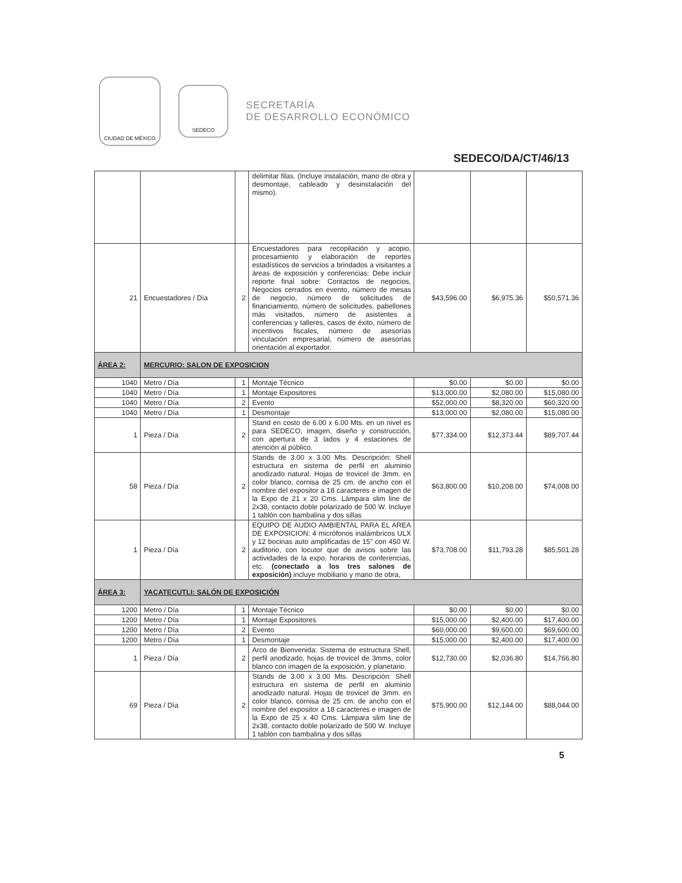CIUDAD DE MÉXICO
SEDECO
SECRETARÍA
DE DESARROLLO ECONÓMICO
SEDECO/DA/CT/46/13
| | | | delimitar filas. (Incluye instalación, mano de obra y desmontaje, cableado y desinstalación del mismo). | | | |
| 21 | Encuestadores / Día | 2 | Encuestadores para recopilación y acopio, procesamiento y elaboración de reportes estadísticos de servicios a brindados a visitantes a áreas de exposición y conferencias: Debe incluir reporte final sobre: Contactos de negocios, Negocios cerrados en evento, número de mesas de negocio, número de solicitudes de financiamiento, número de solicitudes, pabellones más visitados, número de asistentes a conferencias y talleres, casos de éxito, número de incentivos fiscales, número de asesorías vinculación empresarial, número de asesorías orientación al exportador. | $43,596.00 | $6,975.36 | $50,571.36 |
| ÁREA 2: | MERCURIO: SALON DE EXPOSICION | | | | | |
| 1040 | Metro / Día | 1 | Montaje Técnico | $0.00 | $0.00 | $0.00 |
| 1040 | Metro / Día | 1 | Montaje Expositores | $13,000.00 | $2,080.00 | $15,080.00 |
| 1040 | Metro / Día | 2 | Evento | $52,000.00 | $8,320.00 | $60,320.00 |
| 1040 | Metro / Día | 1 | Desmontaje | $13,000.00 | $2,080.00 | $15,080.00 |
| 1 | Pieza / Día | 2 | Stand en costo de 6.00 x 6.00 Mts. en un nivel es para SEDECO, imagen, diseño y construcción, con apertura de 3 lados y 4 estaciones de atención al público. | $77,334.00 | $12,373.44 | $89,707.44 |
| 58 | Pieza / Día | 2 | Stands de 3.00 x 3.00 Mts. Descripción: Shell estructura en sistema de perfil en aluminio anodizado natural. Hojas de trovicel de 3mm. en color blanco, cornisa de 25 cm. de ancho con el nombre del expositor a 18 caracteres e imagen de la Expo de 21 x 20 Cms. Lámpara slim line de 2x38, contacto doble polarizado de 500 W. Incluye 1 tablón con bambalina y dos sillas | $63,800.00 | $10,208.00 | $74,008.00 |
| 1 | Pieza / Día | 2 | EQUIPO DE AUDIO AMBIENTAL PARA EL AREA DE EXPOSICION: 4 micrófonos inalámbricos ULX y 12 bocinas auto amplificadas de 15" con 450 W. auditorio, con locutor que de avisos sobre las actividades de la expo, horarios de conferencias, etc. (conectado a los tres salones de exposición) incluye mobiliario y mano de obra, | $73,708.00 | $11,793.28 | $85,501.28 |
| ÁREA 3: | YACATECUTLI: SALÓN DE EXPOSICIÓN | | | | | |
| 1200 | Metro / Día | 1 | Montaje Técnico | $0.00 | $0.00 | $0.00 |
| 1200 | Metro / Día | 1 | Montaje Expositores | $15,000.00 | $2,400.00 | $17,400.00 |
| 1200 | Metro / Día | 2 | Evento | $60,000.00 | $9,600.00 | $69,600.00 |
| 1200 | Metro / Día | 1 | Desmontaje | $15,000.00 | $2,400.00 | $17,400.00 |
| 1 | Pieza / Día | 2 | Arco de Bienvenida: Sistema de estructura Shell, perfil anodizado, hojas de trovicel de 3mms, color blanco con imagen de la exposición, y planetario. | $12,730.00 | $2,036.80 | $14,766.80 |
| 69 | Pieza / Día | 2 | Stands de 3.00 x 3.00 Mts. Descripción: Shell estructura en sistema de perfil en aluminio anodizado natural. Hojas de trovicel de 3mm. en color blanco, cornisa de 25 cm. de ancho con el nombre del expositor a 18 caracteres e imagen de la Expo de 25 x 40 Cms. Lámpara slim line de 2x38, contacto doble polarizado de 500 W. Incluye 1 tablón con bambalina y dos sillas | $75,900.00 | $12,144.00 | $88,044.00 |
5